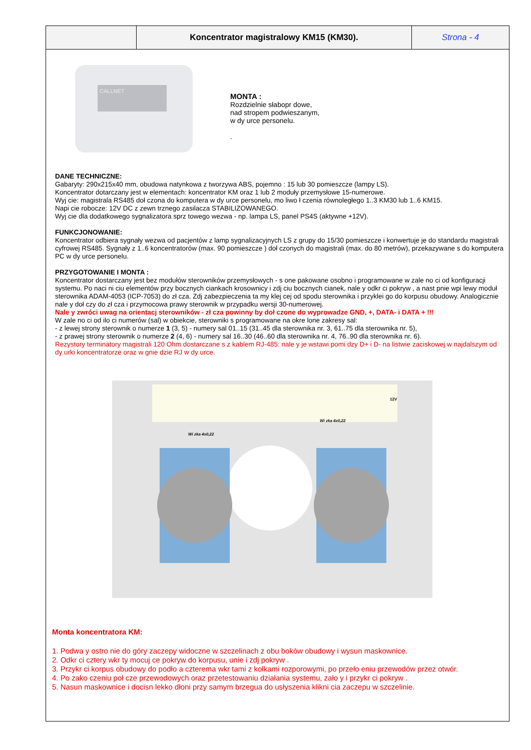| | Koncentrator magistralowy KM15 (KM30). | Strona - 4 |
CALLNET
MONTA :
Rozdzielnie słabopr dowe,
nad stropem podwieszanym,
w dy urce personelu.
.
DANE TECHNICZNE:
Gabaryty: 290x215x40 mm, obudowa natynkowa z tworzywa ABS, pojemno : 15 lub 30 pomieszcze (lampy LS).
Koncentrator dotarczany jest w elementach: koncentrator KM oraz 1 lub 2 moduły przemysłowe 15-numerowe.
Wyj cie: magistrala RS485 doł czona do komputera w dy urce personelu, mo liwo ł czenia równoległego 1..3 KM30 lub 1..6 KM15.
Napi cie robocze: 12V DC z zewn trznego zasilacza STABILIZOWANEGO.
Wyj cie dla dodatkowego sygnalizatora sprz towego wezwa - np. lampa LS, panel PS4S (aktywne +12V).
FUNKCJONOWANIE:
Koncentrator odbiera sygnały wezwa od pacjentów z lamp sygnalizacyjnych LS z grupy do 15/30 pomieszcze i konwertuje je do standardu magistrali cyfrowej RS485. Sygnały z 1..6 koncentratorów (max. 90 pomieszcze ) doł czonych do magistrali (max. do 80 metrów), przekazywane s do komputera PC w dy urce personelu.
PRZYGOTOWANIE I MONTA :
Koncentrator dostarczany jest bez modułów sterowników przemysłowych - s one pakowane osobno i programowane w zale no ci od konfiguracji systemu. Po naci ni ciu elementów przy bocznych ciankach krosownicy i zdj ciu bocznych cianek, nale y odkr ci pokryw , a nast pnie wpi lewy moduł sterownika ADAM-4053 (ICP-7053) do zł cza. Zdj zabezpieczenia ta my klej cej od spodu sterownika i przyklei go do korpusu obudowy. Analogicznie nale y doł czy do zł cza i przymocowa prawy sterownik w przypadku wersji 30-numerowej.
Nale y zwróci uwag na orientacj sterowników - zł cza powinny by doł czone do wyprowadze GND, +, DATA- i DATA + !!!
W zale no ci od ilo ci numerów (sal) w obiekcie, sterowniki s programowane na okre lone zakresy sal:
- z lewej strony sterownik o numerze 1 (3, 5) - numery sal 01..15 (31..45 dla sterownika nr. 3, 61..75 dla sterownika nr. 5),
- z prawej strony sterownik o numerze 2 (4, 6) - numery sal 16..30 (46..60 dla sterownika nr. 4, 76..90 dla sterownika nr. 6).
Rezystory terminatory magistrali 120 Ohm dostarczane s z kablem RJ-485: nale y je wstawi pomi dzy D+ i D- na listwie zaciskowej w najdalszym od dy urki koncentratorze oraz w gnie dzie RJ w dy urce.
Wi zka 4x0,22
Wi zka 4x0,22
12V
Monta koncentratora KM:
1. Podwa y ostro nie do góry zaczepy widoczne w szczelinach z obu boków obudowy i wysun maskownice.
2. Odkr ci cztery wkr ty mocuj ce pokryw do korpusu, unie i zdj pokryw .
3. Przykr ci korpus obudowy do podło a czterema wkr tami z kołkami rozporowymi, po przeło eniu przewodów przez otwór.
4. Po zako czeniu poł cze przewodowych oraz przetestowaniu działania systemu, zało y i przykr ci pokryw .
5. Nasun maskownice i docisn lekko dłoni przy samym brzegua do usłyszenia klikni cia zaczepu w szczelinie.